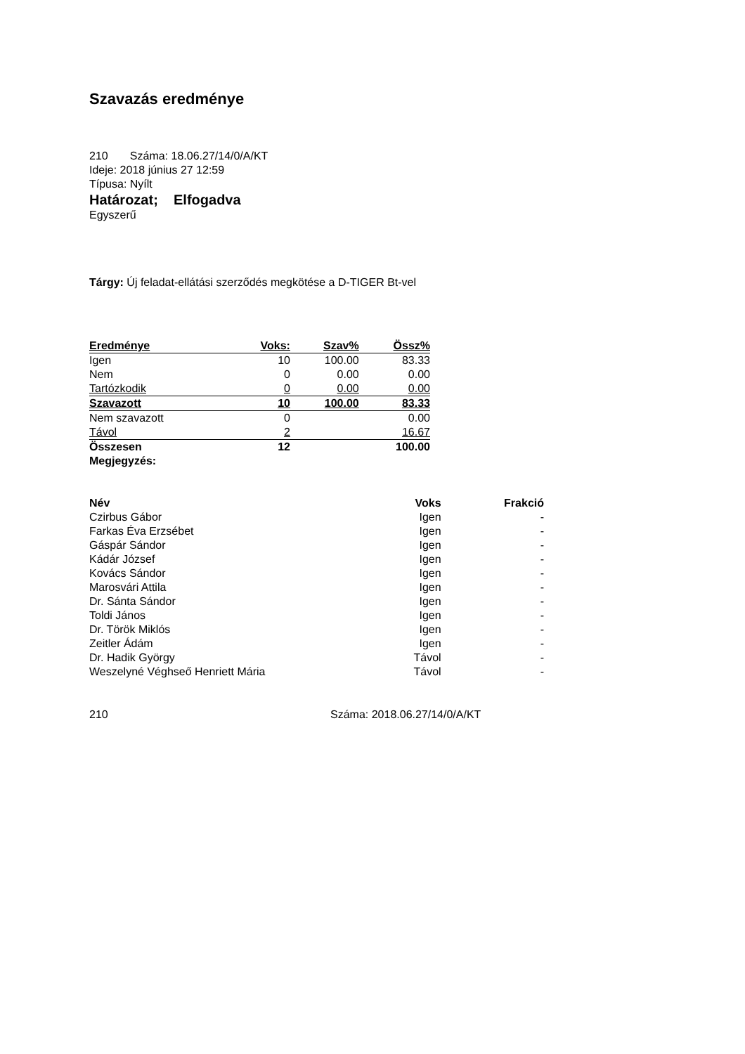Szavazás eredménye
210 Száma: 18.06.27/14/0/A/KT
Ideje: 2018 június 27 12:59
Típusa: Nyílt
Határozat; Elfogadva
Egyszerű
Tárgy: Új feladat-ellátási szerződés megkötése a D-TIGER Bt-vel
| Eredménye | Voks: | Szav% | Össz% |
| Igen | 10 | 100.00 | 83.33 |
| Nem | 0 | 0.00 | 0.00 |
| Tartózkodik | 0 | 0.00 | 0.00 |
| Szavazott | 10 | 100.00 | 83.33 |
| Nem szavazott | 0 | | 0.00 |
| Távol | 2 | | 16.67 |
| Összesen | 12 | | 100.00 |
| Megjegyzés: | | | |
| Név | Voks | Frakció |
| --- | --- | --- |
| Czirbus Gábor | Igen | - |
| Farkas Éva Erzsébet | Igen | - |
| Gáspár Sándor | Igen | - |
| Kádár József | Igen | - |
| Kovács Sándor | Igen | - |
| Marosvári Attila | Igen | - |
| Dr. Sánta Sándor | Igen | - |
| Toldi János | Igen | - |
| Dr. Török Miklós | Igen | - |
| Zeitler Ádám | Igen | - |
| Dr. Hadik György | Távol | - |
| Weszelyné Véghseő Henriett Mária | Távol | - |
210 Száma: 2018.06.27/14/0/A/KT